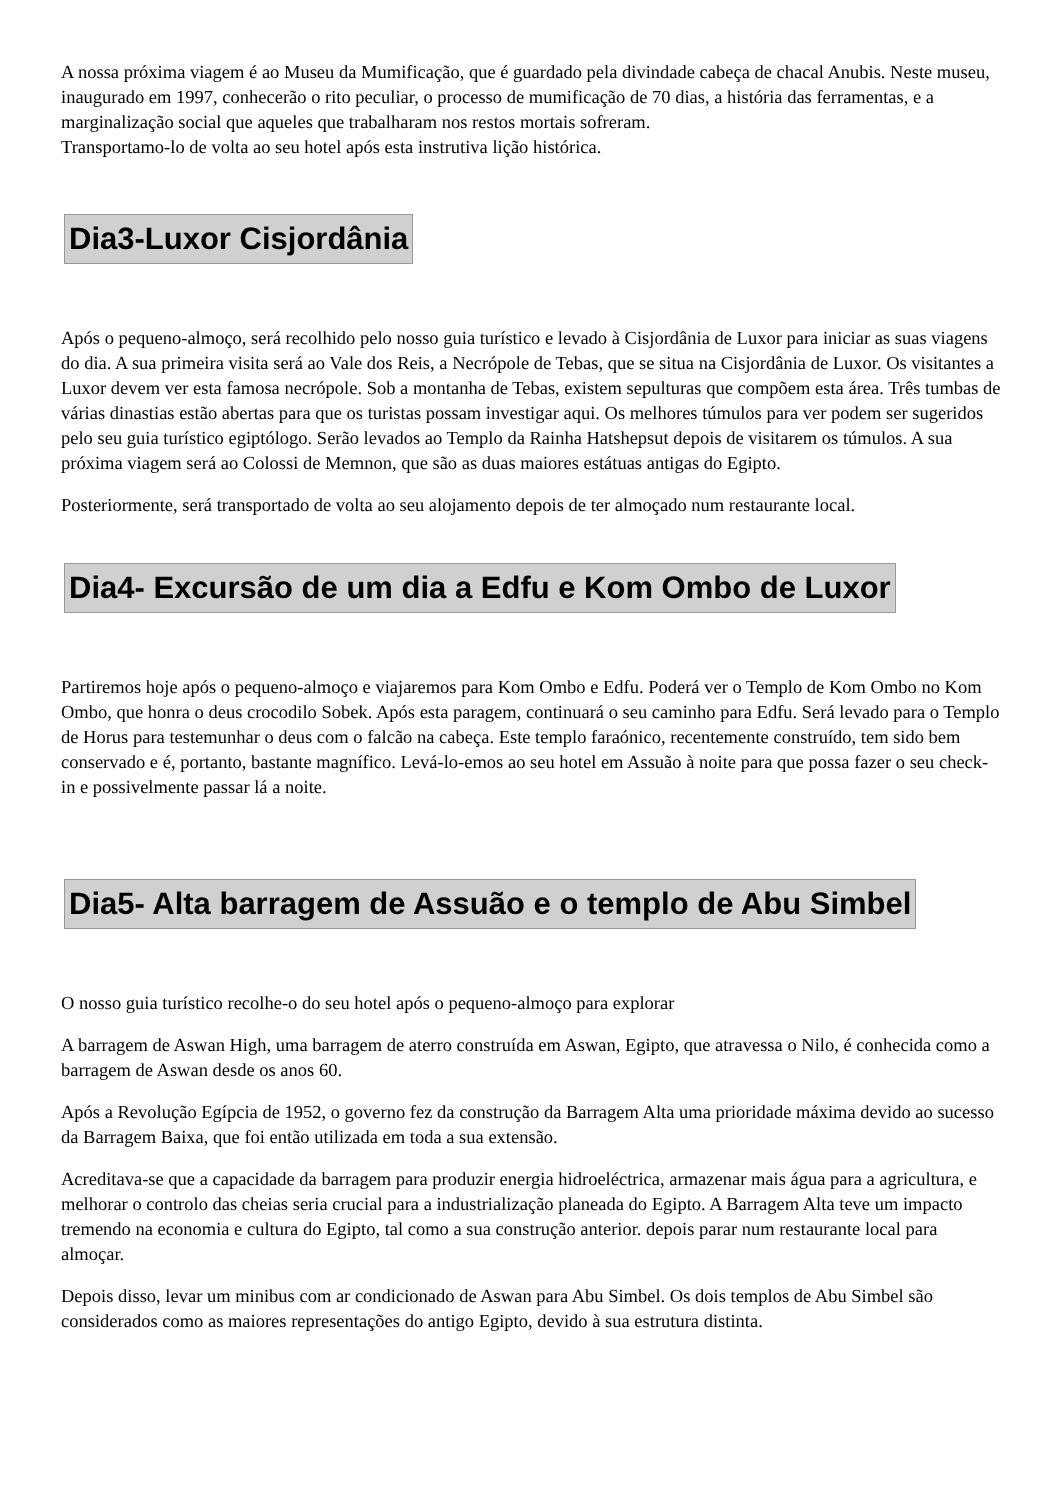A nossa próxima viagem é ao Museu da Mumificação, que é guardado pela divindade cabeça de chacal Anubis. Neste museu, inaugurado em 1997, conhecerão o rito peculiar, o processo de mumificação de 70 dias, a história das ferramentas, e a marginalização social que aqueles que trabalharam nos restos mortais sofreram.
Transportamo-lo de volta ao seu hotel após esta instrutiva lição histórica.
Dia3-Luxor Cisjordânia
Após o pequeno-almoço, será recolhido pelo nosso guia turístico e levado à Cisjordânia de Luxor para iniciar as suas viagens do dia. A sua primeira visita será ao Vale dos Reis, a Necrópole de Tebas, que se situa na Cisjordânia de Luxor. Os visitantes a Luxor devem ver esta famosa necrópole. Sob a montanha de Tebas, existem sepulturas que compõem esta área. Três tumbas de várias dinastias estão abertas para que os turistas possam investigar aqui. Os melhores túmulos para ver podem ser sugeridos pelo seu guia turístico egiptólogo. Serão levados ao Templo da Rainha Hatshepsut depois de visitarem os túmulos. A sua próxima viagem será ao Colossi de Memnon, que são as duas maiores estátuas antigas do Egipto.
Posteriormente, será transportado de volta ao seu alojamento depois de ter almoçado num restaurante local.
Dia4- Excursão de um dia a Edfu e Kom Ombo de Luxor
Partiremos hoje após o pequeno-almoço e viajaremos para Kom Ombo e Edfu. Poderá ver o Templo de Kom Ombo no Kom Ombo, que honra o deus crocodilo Sobek. Após esta paragem, continuará o seu caminho para Edfu. Será levado para o Templo de Horus para testemunhar o deus com o falcão na cabeça. Este templo faraónico, recentemente construído, tem sido bem conservado e é, portanto, bastante magnífico. Levá-lo-emos ao seu hotel em Assuão à noite para que possa fazer o seu check-in e possivelmente passar lá a noite.
Dia5- Alta barragem de Assuão e o templo de Abu Simbel
O nosso guia turístico recolhe-o do seu hotel após o pequeno-almoço para explorar
A barragem de Aswan High, uma barragem de aterro construída em Aswan, Egipto, que atravessa o Nilo, é conhecida como a barragem de Aswan desde os anos 60.
Após a Revolução Egípcia de 1952, o governo fez da construção da Barragem Alta uma prioridade máxima devido ao sucesso da Barragem Baixa, que foi então utilizada em toda a sua extensão.
Acreditava-se que a capacidade da barragem para produzir energia hidroeléctrica, armazenar mais água para a agricultura, e melhorar o controlo das cheias seria crucial para a industrialização planeada do Egipto. A Barragem Alta teve um impacto tremendo na economia e cultura do Egipto, tal como a sua construção anterior. depois parar num restaurante local para almoçar.
Depois disso, levar um minibus com ar condicionado de Aswan para Abu Simbel. Os dois templos de Abu Simbel são considerados como as maiores representações do antigo Egipto, devido à sua estrutura distinta.